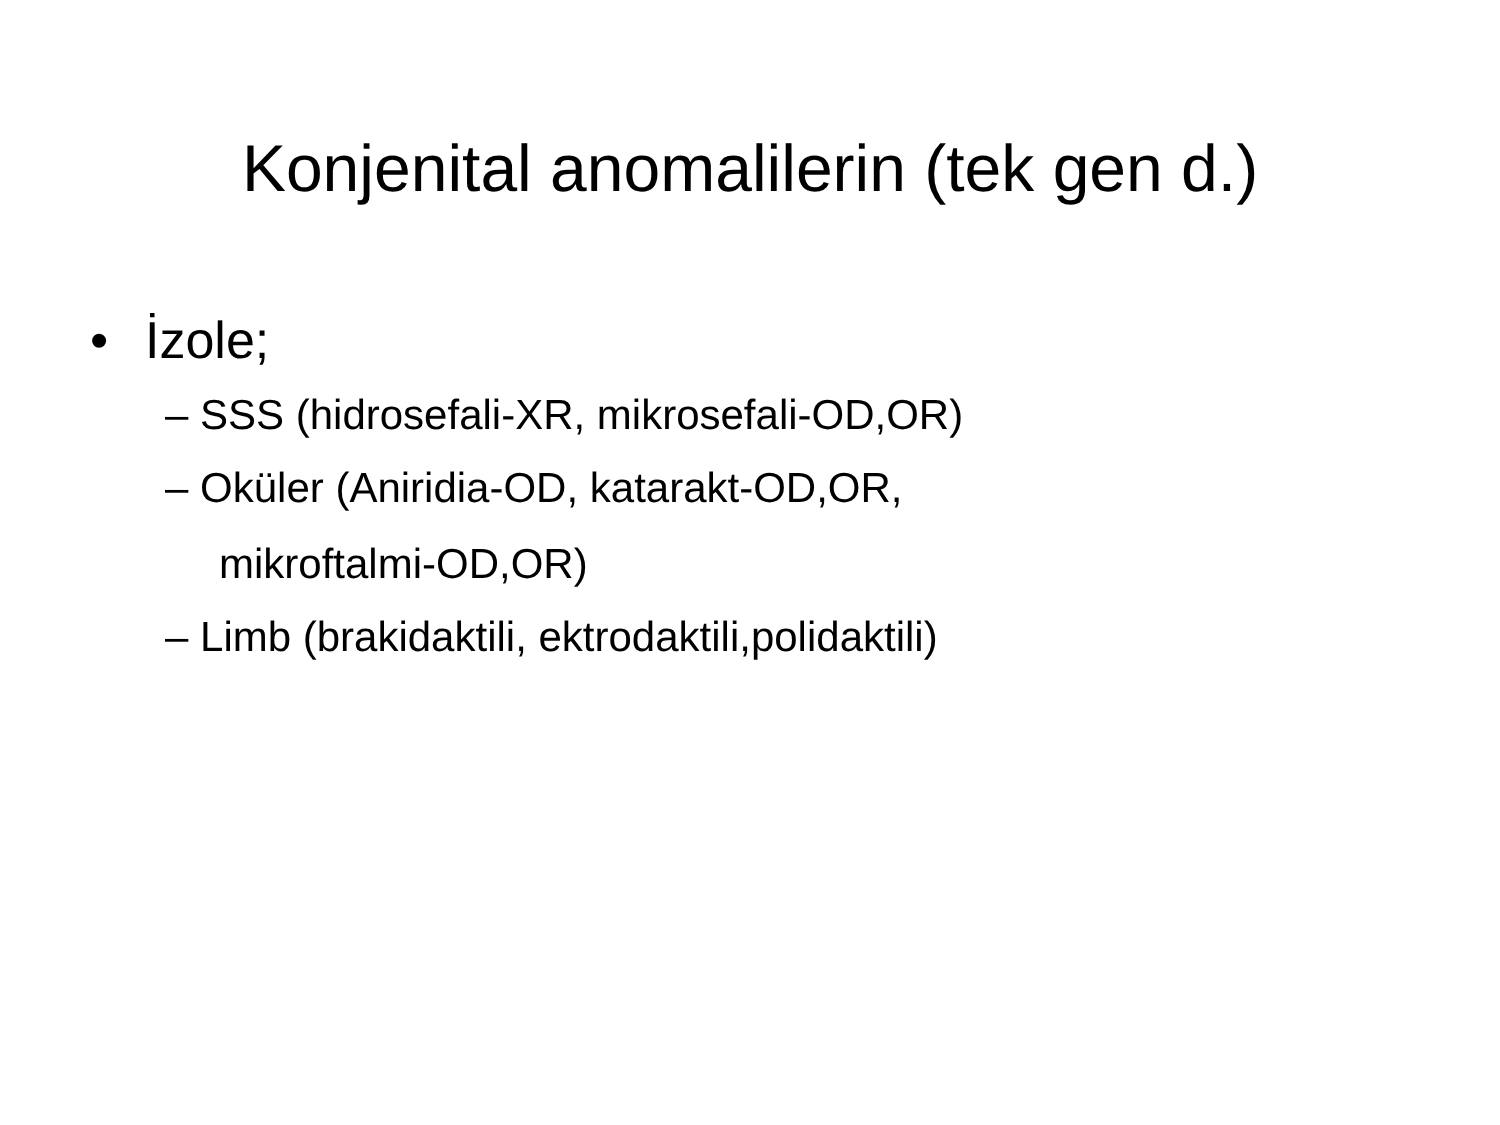Konjenital anomalilerin (tek gen d.)
• İzole;
– SSS (hidrosefali-XR, mikrosefali-OD,OR)
– Oküler (Aniridia-OD, katarakt-OD,OR,
mikroftalmi-OD,OR)
– Limb (brakidaktili, ektrodaktili,polidaktili)